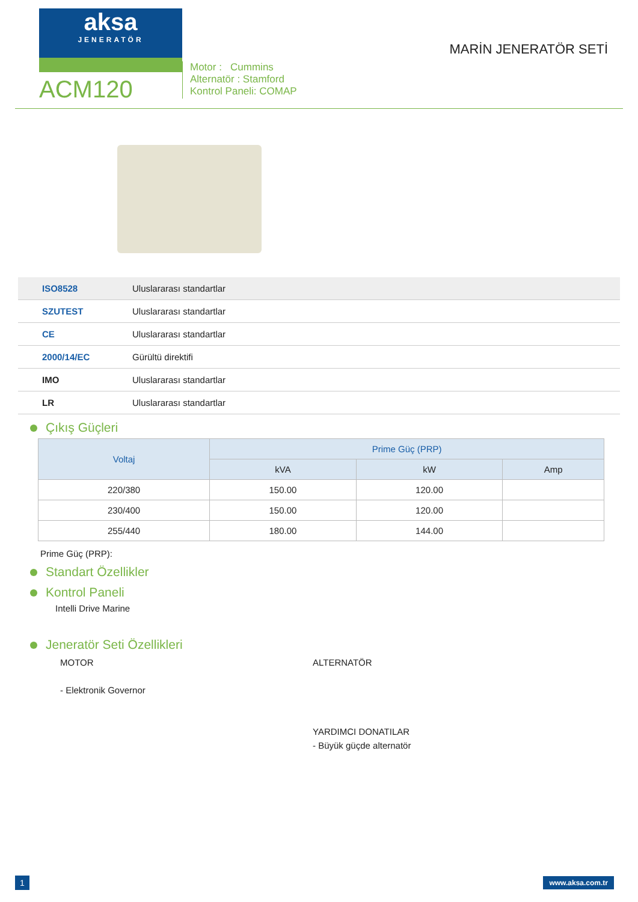aksa
JENERATÖR
ACM120
Motor : Cummins
Alternatör : Stamford
Kontrol Paneli: COMAP
MARİN JENERATÖR SETİ
ISO8528 Uluslararası standartlar
SZUTEST Uluslararası standartlar
CE Uluslararası standartlar
2000/14/EC Gürültü direktifi
IMO Uluslararası standartlar
LR Uluslararası standartlar
Çıkış Güçleri
| Voltaj | Prime Güç (PRP) | | |
| --- | --- | --- | --- |
| | kVA | kW | Amp |
| 220/380 | 150.00 | 120.00 | |
| 230/400 | 150.00 | 120.00 | |
| 255/440 | 180.00 | 144.00 | |
Prime Güç (PRP):
Standart Özellikler
Kontrol Paneli
Intelli Drive Marine
Jeneratör Seti Özellikleri
MOTOR
- Elektronik Governor
ALTERNATÖR
YARDIMCI DONATILAR
- Büyük güçde alternatör
1 www.aksa.com.tr